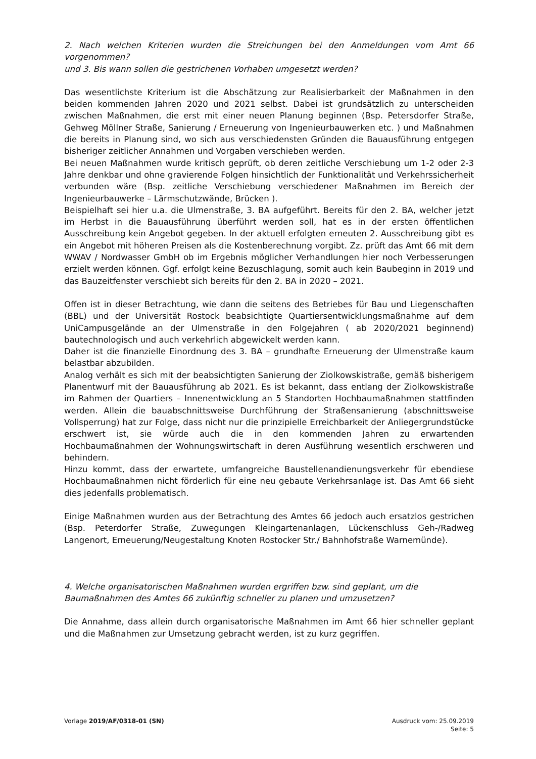2. Nach welchen Kriterien wurden die Streichungen bei den Anmeldungen vom Amt 66 vorgenommen?
und 3. Bis wann sollen die gestrichenen Vorhaben umgesetzt werden?
Das wesentlichste Kriterium ist die Abschätzung zur Realisierbarkeit der Maßnahmen in den beiden kommenden Jahren 2020 und 2021 selbst. Dabei ist grundsätzlich zu unterscheiden zwischen Maßnahmen, die erst mit einer neuen Planung beginnen (Bsp. Petersdorfer Straße, Gehweg Möllner Straße, Sanierung / Erneuerung von Ingenieurbauwerken etc. ) und Maßnahmen die bereits in Planung sind, wo sich aus verschiedensten Gründen die Bauausführung entgegen bisheriger zeitlicher Annahmen und Vorgaben verschieben werden.
Bei neuen Maßnahmen wurde kritisch geprüft, ob deren zeitliche Verschiebung um 1-2 oder 2-3 Jahre denkbar und ohne gravierende Folgen hinsichtlich der Funktionalität und Verkehrssicherheit verbunden wäre (Bsp. zeitliche Verschiebung verschiedener Maßnahmen im Bereich der Ingenieurbauwerke – Lärmschutzwände, Brücken ).
Beispielhaft sei hier u.a. die Ulmenstraße, 3. BA aufgeführt. Bereits für den 2. BA, welcher jetzt im Herbst in die Bauausführung überführt werden soll, hat es in der ersten öffentlichen Ausschreibung kein Angebot gegeben. In der aktuell erfolgten erneuten 2. Ausschreibung gibt es ein Angebot mit höheren Preisen als die Kostenberechnung vorgibt. Zz. prüft das Amt 66 mit dem WWAV / Nordwasser GmbH ob im Ergebnis möglicher Verhandlungen hier noch Verbesserungen erzielt werden können. Ggf. erfolgt keine Bezuschlagung, somit auch kein Baubeginn in 2019 und das Bauzeitfenster verschiebt sich bereits für den 2. BA in 2020 – 2021.
Offen ist in dieser Betrachtung, wie dann die seitens des Betriebes für Bau und Liegenschaften (BBL) und der Universität Rostock beabsichtigte Quartiersentwicklungsmaßnahme auf dem UniCampusgelände an der Ulmenstraße in den Folgejahren ( ab 2020/2021 beginnend) bautechnologisch und auch verkehrlich abgewickelt werden kann.
Daher ist die finanzielle Einordnung des 3. BA – grundhafte Erneuerung der Ulmenstraße kaum belastbar abzubilden.
Analog verhält es sich mit der beabsichtigten Sanierung der Ziolkowskistraße, gemäß bisherigem Planentwurf mit der Bauausführung ab 2021. Es ist bekannt, dass entlang der Ziolkowskistraße im Rahmen der Quartiers – Innenentwicklung an 5 Standorten Hochbaumaßnahmen stattfinden werden. Allein die bauabschnittsweise Durchführung der Straßensanierung (abschnittsweise Vollsperrung) hat zur Folge, dass nicht nur die prinzipielle Erreichbarkeit der Anliegergrundstücke erschwert ist, sie würde auch die in den kommenden Jahren zu erwartenden Hochbaumaßnahmen der Wohnungswirtschaft in deren Ausführung wesentlich erschweren und behindern.
Hinzu kommt, dass der erwartete, umfangreiche Baustellenandienungsverkehr für ebendiese Hochbaumaßnahmen nicht förderlich für eine neu gebaute Verkehrsanlage ist. Das Amt 66 sieht dies jedenfalls problematisch.
Einige Maßnahmen wurden aus der Betrachtung des Amtes 66 jedoch auch ersatzlos gestrichen (Bsp. Peterdorfer Straße, Zuwegungen Kleingartenanlagen, Lückenschluss Geh-/Radweg Langenort, Erneuerung/Neugestaltung Knoten Rostocker Str./ Bahnhofstraße Warnemünde).
4. Welche organisatorischen Maßnahmen wurden ergriffen bzw. sind geplant, um die Baumaßnahmen des Amtes 66 zukünftig schneller zu planen und umzusetzen?
Die Annahme, dass allein durch organisatorische Maßnahmen im Amt 66 hier schneller geplant und die Maßnahmen zur Umsetzung gebracht werden, ist zu kurz gegriffen.
Vorlage 2019/AF/0318-01 (SN) Ausdruck vom: 25.09.2019
Seite: 5